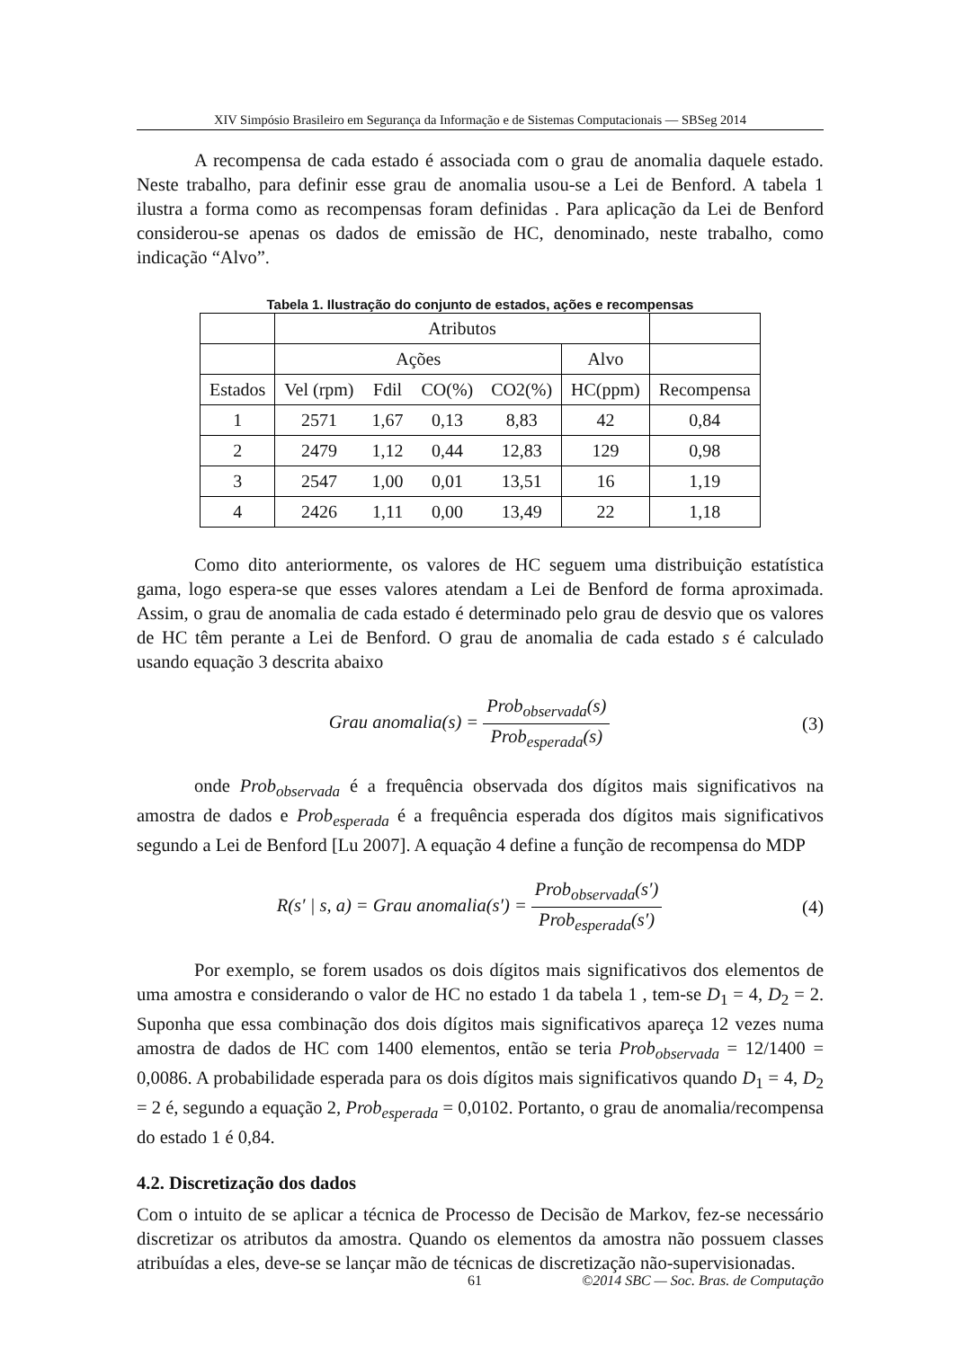XIV Simpósio Brasileiro em Segurança da Informação e de Sistemas Computacionais — SBSeg 2014
A recompensa de cada estado é associada com o grau de anomalia daquele estado. Neste trabalho, para definir esse grau de anomalia usou-se a Lei de Benford. A tabela 1 ilustra a forma como as recompensas foram definidas . Para aplicação da Lei de Benford considerou-se apenas os dados de emissão de HC, denominado, neste trabalho, como indicação “Alvo”.
Tabela 1. Ilustração do conjunto de estados, ações e recompensas
| | Atributos | | | | | |
| | Ações | | | | Alvo | |
| Estados | Vel (rpm) | Fdil | CO(%) | CO2(%) | HC(ppm) | Recompensa |
| 1 | 2571 | 1,67 | 0,13 | 8,83 | 42 | 0,84 |
| 2 | 2479 | 1,12 | 0,44 | 12,83 | 129 | 0,98 |
| 3 | 2547 | 1,00 | 0,01 | 13,51 | 16 | 1,19 |
| 4 | 2426 | 1,11 | 0,00 | 13,49 | 22 | 1,18 |
Como dito anteriormente, os valores de HC seguem uma distribuição estatística gama, logo espera-se que esses valores atendam a Lei de Benford de forma aproximada. Assim, o grau de anomalia de cada estado é determinado pelo grau de desvio que os valores de HC têm perante a Lei de Benford. O grau de anomalia de cada estado s é calculado usando equação 3 descrita abaixo
Grau anomalia(s) = Prob<sub>observada</sub>(s) Prob<sub>esperada</sub>(s)
(3)
onde Prob<sub>observada</sub> é a frequência observada dos dígitos mais significativos na amostra de dados e Prob<sub>esperada</sub> é a frequência esperada dos dígitos mais significativos segundo a Lei de Benford [Lu 2007]. A equação 4 define a função de recompensa do MDP
R(s′ | s, a) = Grau anomalia(s′) = Prob<sub>observada</sub>(s′) Prob<sub>esperada</sub>(s′)
(4)
Por exemplo, se forem usados os dois dígitos mais significativos dos elementos de uma amostra e considerando o valor de HC no estado 1 da tabela 1 , tem-se D<sub>1</sub> = 4, D<sub>2</sub> = 2. Suponha que essa combinação dos dois dígitos mais significativos apareça 12 vezes numa amostra de dados de HC com 1400 elementos, então se teria Prob<sub>observada</sub> = 12/1400 = 0,0086. A probabilidade esperada para os dois dígitos mais significativos quando D<sub>1</sub> = 4, D<sub>2</sub> = 2 é, segundo a equação 2, Prob<sub>esperada</sub> = 0,0102. Portanto, o grau de anomalia/recompensa do estado 1 é 0,84.
4.2. Discretização dos dados
Com o intuito de se aplicar a técnica de Processo de Decisão de Markov, fez-se necessário discretizar os atributos da amostra. Quando os elementos da amostra não possuem classes atribuídas a eles, deve-se se lançar mão de técnicas de discretização não-supervisionadas.
61 ©2014 SBC — Soc. Bras. de Computação